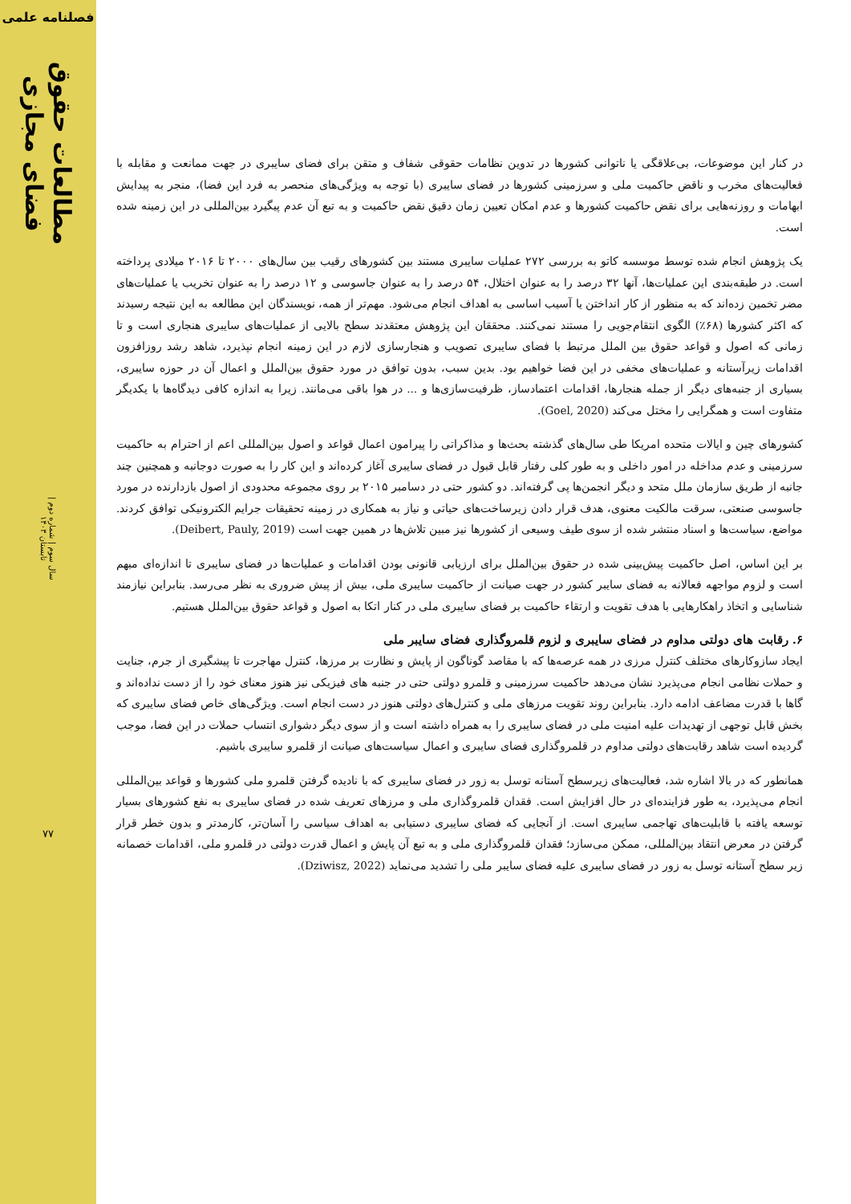فصلنامه علمی
مطالعات حقوق فضای مجازی
سال سوم | شماره دوم | تابستان ۱۴۰۳
۷۷
در کنار این موضوعات، بی‌علاقگی یا ناتوانی کشورها در تدوین نظامات حقوقی شفاف و متقن برای فضای سایبری در جهت ممانعت و مقابله با فعالیت‌های مخرب و ناقض حاکمیت ملی و سرزمینی کشورها در فضای سایبری (با توجه به ویژگی‌های منحصر به فرد این فضا)، منجر به پیدایش ابهامات و روزنه‌هایی برای نقض حاکمیت کشورها و عدم امکان تعیین زمان دقیق نقض حاکمیت و به تبع آن عدم پیگیرد بین‌المللی در این زمینه شده است.
یک پژوهش انجام شده توسط موسسه کاتو به بررسی ۲۷۲ عملیات سایبری مستند بین کشورهای رقیب بین سال‌های ۲۰۰۰ تا ۲۰۱۶ میلادی پرداخته است. در طبقه‌بندی این عملیات‌ها، آنها ۳۲ درصد را به عنوان اختلال، ۵۴ درصد را به عنوان جاسوسی و ۱۲ درصد را به عنوان تخریب یا عملیات‌های مضر تخمین زده‌اند که به منظور از کار انداختن یا آسیب اساسی به اهداف انجام می‌شود. مهم‌تر از همه، نویسندگان این مطالعه به این نتیجه رسیدند که اکثر کشورها (۶۸٪) الگوی انتقام‌جویی را مستند نمی‌کنند. محققان این پژوهش معتقدند سطح بالایی از عملیات‌های سایبری هنجاری است و تا زمانی که اصول و قواعد حقوق بین الملل مرتبط با فضای سایبری تصویب و هنجارسازی لازم در این زمینه انجام نپذیرد، شاهد رشد روزافزون اقدامات زیرآستانه و عملیات‌های مخفی در این فضا خواهیم بود. بدین سبب، بدون توافق در مورد حقوق بین‌الملل و اعمال آن در حوزه سایبری، بسیاری از جنبه‌های دیگر از جمله هنجارها، اقدامات اعتمادساز، ظرفیت‌سازی‌ها و ... در هوا باقی می‌مانند. زیرا به اندازه کافی دیدگاه‌ها با یکدیگر متفاوت است و همگرایی را مختل می‌کند (Goel, 2020).
کشورهای چین و ایالات متحده امریکا طی سال‌های گذشته بحث‌ها و مذاکراتی را پیرامون اعمال قواعد و اصول بین‌المللی اعم از احترام به حاکمیت سرزمینی و عدم مداخله در امور داخلی و به طور کلی رفتار قابل قبول در فضای سایبری آغاز کرده‌اند و این کار را به صورت دوجانبه و همچنین چند جانبه از طریق سازمان ملل متحد و دیگر انجمن‌ها پی گرفته‌اند. دو کشور حتی در دسامبر ۲۰۱۵ بر روی مجموعه محدودی از اصول بازدارنده در مورد جاسوسی صنعتی، سرقت مالکیت معنوی، هدف قرار دادن زیرساخت‌های حیاتی و نیاز به همکاری در زمینه تحقیقات جرایم الکترونیکی توافق کردند. مواضع، سیاست‌ها و اسناد منتشر شده از سوی طیف وسیعی از کشورها نیز مبین تلاش‌ها در همین جهت است (Deibert, Pauly, 2019).
بر این اساس، اصل حاکمیت پیش‌بینی شده در حقوق بین‌الملل برای ارزیابی قانونی بودن اقدامات و عملیات‌ها در فضای سایبری تا اندازه‌ای مبهم است و لزوم مواجهه فعالانه به فضای سایبر کشور در جهت صیانت از حاکمیت سایبری ملی، بیش از پیش ضروری به نظر می‌رسد. بنابراین نیازمند شناسایی و اتخاذ راهکارهایی با هدف تقویت و ارتقاء حاکمیت بر فضای سایبری ملی در کنار اتکا به اصول و قواعد حقوق بین‌الملل هستیم.
۶. رقابت های دولتی مداوم در فضای سایبری و لزوم قلمروگذاری فضای سایبر ملی
ایجاد سازوکارهای مختلف کنترل مرزی در همه عرصه‌ها که با مقاصد گوناگون از پایش و نظارت بر مرزها، کنترل مهاجرت تا پیشگیری از جرم، جنایت و حملات نظامی انجام می‌پذیرد نشان می‌دهد حاکمیت سرزمینی و قلمرو دولتی حتی در جنبه های فیزیکی نیز هنوز معنای خود را از دست نداده‌اند و گاها با قدرت مضاعف ادامه دارد. بنابراین روند تقویت مرزهای ملی و کنترل‌های دولتی هنوز در دست انجام است. ویژگی‌های خاص فضای سایبری که بخش قابل توجهی از تهدیدات علیه امنیت ملی در فضای سایبری را به همراه داشته است و از سوی دیگر دشواری انتساب حملات در این فضا، موجب گردیده است شاهد رقابت‌های دولتی مداوم در قلمروگذاری فضای سایبری و اعمال سیاست‌های صیانت از قلمرو سایبری باشیم.
همانطور که در بالا اشاره شد، فعالیت‌های زیرسطح آستانه توسل به زور در فضای سایبری که با نادیده گرفتن قلمرو ملی کشورها و قواعد بین‌المللی انجام می‌پذیرد، به طور فزاینده‌ای در حال افزایش است. فقدان قلمروگذاری ملی و مرزهای تعریف شده در فضای سایبری به نفع کشورهای بسیار توسعه یافته با قابلیت‌های تهاجمی سایبری است. از آنجایی که فضای سایبری دستیابی به اهداف سیاسی را آسان‌تر، کارمدتر و بدون خطر قرار گرفتن در معرض انتقاد بین‌المللی، ممکن می‌سازد؛ فقدان قلمروگذاری ملی و به تبع آن پایش و اعمال قدرت دولتی در قلمرو ملی، اقدامات خصمانه زیر سطح آستانه توسل به زور در فضای سایبری علیه فضای سایبر ملی را تشدید می‌نماید (Dziwisz, 2022).